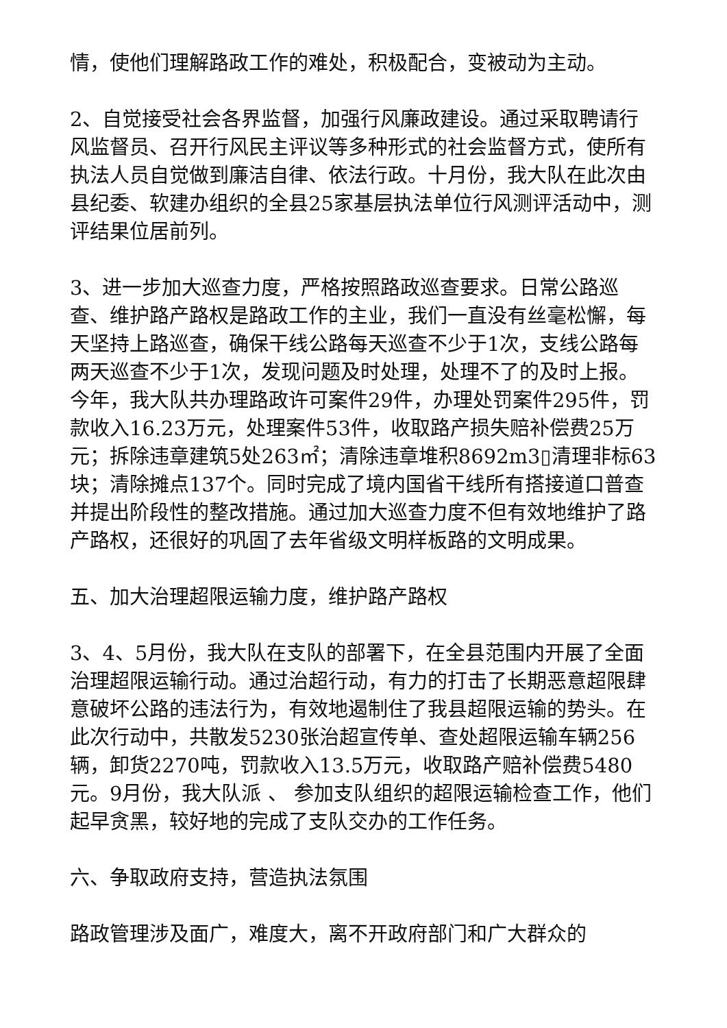情，使他们理解路政工作的难处，积极配合，变被动为主动。
2、自觉接受社会各界监督，加强行风廉政建设。通过采取聘请行风监督员、召开行风民主评议等多种形式的社会监督方式，使所有执法人员自觉做到廉洁自律、依法行政。十月份，我大队在此次由县纪委、软建办组织的全县25家基层执法单位行风测评活动中，测评结果位居前列。
3、进一步加大巡查力度，严格按照路政巡查要求。日常公路巡查、维护路产路权是路政工作的主业，我们一直没有丝毫松懈，每天坚持上路巡查，确保干线公路每天巡查不少于1次，支线公路每两天巡查不少于1次，发现问题及时处理，处理不了的及时上报。今年，我大队共办理路政许可案件29件，办理处罚案件295件，罚款收入16.23万元，处理案件53件，收取路产损失赔补偿费25万元；拆除违章建筑5处263㎡；清除违章堆积8692m3▯清理非标63块；清除摊点137个。同时完成了境内国省干线所有搭接道口普查并提出阶段性的整改措施。通过加大巡查力度不但有效地维护了路产路权，还很好的巩固了去年省级文明样板路的文明成果。
五、加大治理超限运输力度，维护路产路权
3、4、5月份，我大队在支队的部署下，在全县范围内开展了全面治理超限运输行动。通过治超行动，有力的打击了长期恶意超限肆意破坏公路的违法行为，有效地遏制住了我县超限运输的势头。在此次行动中，共散发5230张治超宣传单、查处超限运输车辆256辆，卸货2270吨，罚款收入13.5万元，收取路产赔补偿费5480元。9月份，我大队派 、 参加支队组织的超限运输检查工作，他们起早贪黑，较好地的完成了支队交办的工作任务。
六、争取政府支持，营造执法氛围
路政管理涉及面广，难度大，离不开政府部门和广大群众的